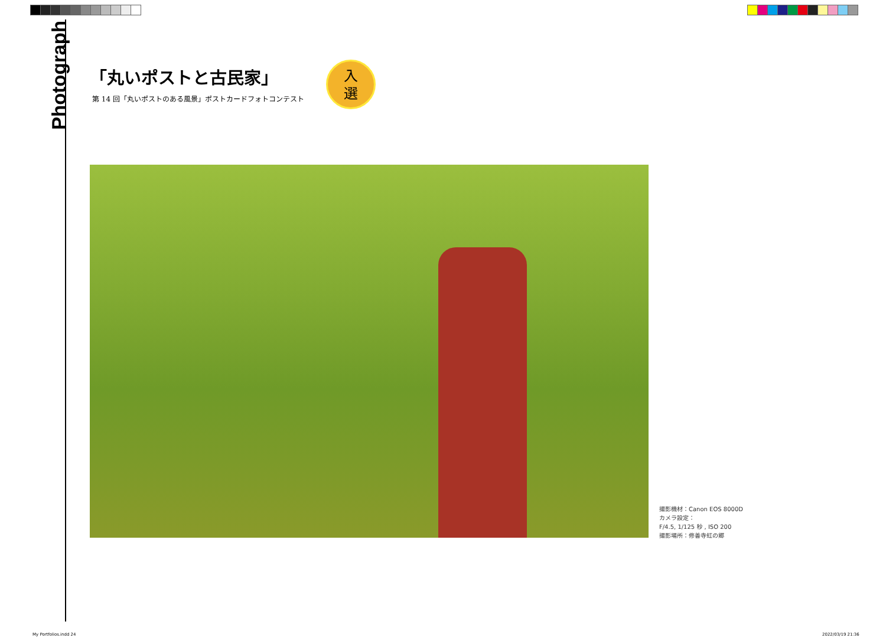Photograph
「丸いポストと古民家」
第 14 回「丸いポストのある風景」ポストカードフォトコンテスト
入
選
撮影機材：Canon EOS 8000D
カメラ設定：
F/4.5, 1/125 秒 , ISO 200
撮影場所：修善寺虹の郷
My Portfolios.indd 24 2022/03/19 21:36